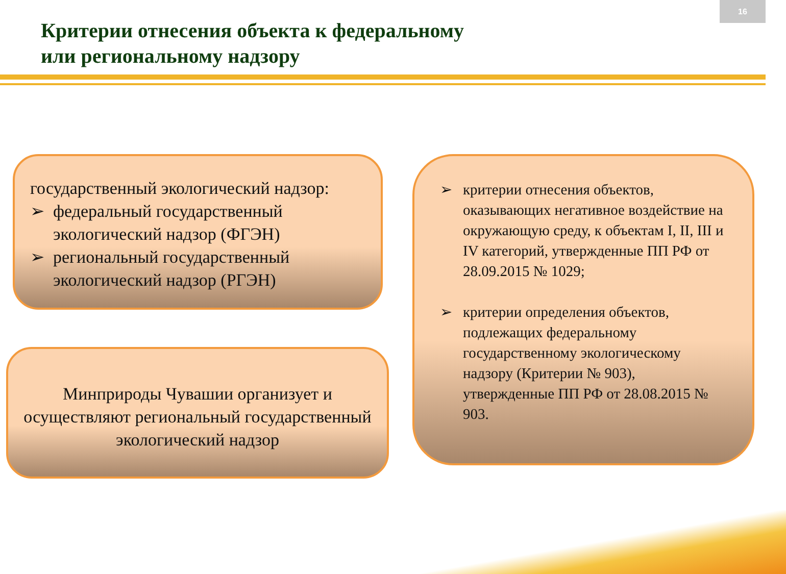16
Критерии отнесения объекта к федеральному
или региональному надзору
государственный экологический надзор:
➢ федеральный государственный экологический надзор (ФГЭН)
➢ региональный государственный экологический надзор (РГЭН)
Минприроды Чувашии организует и осуществляют региональный государственный экологический надзор
➢ критерии отнесения объектов, оказывающих негативное воздействие на окружающую среду, к объектам I, II, III и IV категорий, утвержденные ПП РФ от 28.09.2015 № 1029;
➢ критерии определения объектов, подлежащих федеральному государственному экологическому надзору (Критерии № 903), утвержденные ПП РФ от 28.08.2015 № 903.